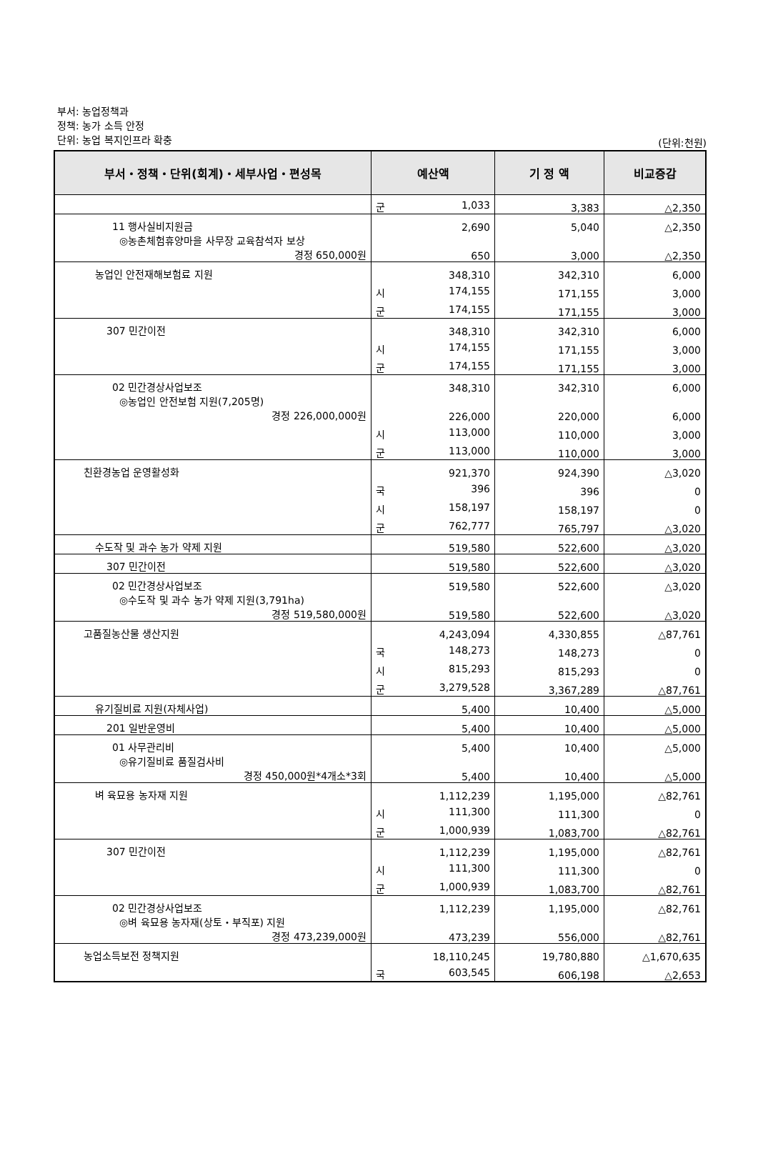부서: 농업정책과
정책: 농가 소득 안정
단위: 농업 복지인프라 확충
(단위:천원)
| 부서・정책・단위(회계)・세부사업・편성목 | 예산액 | 기 정 액 | 비교증감 |
| --- | --- | --- | --- |
| | 군 1,033 | 3,383 | △2,350 |
| 11 행사실비지원금 | 2,690 | 5,040 | △2,350 |
| ◎농촌체험휴양마을 사무장 교육참석자 보상 경정 650,000원 | 650 | 3,000 | △2,350 |
| 농업인 안전재해보험료 지원 | 348,310 | 342,310 | 6,000 |
| | 시 174,155 | 171,155 | 3,000 |
| | 군 174,155 | 171,155 | 3,000 |
| 307 민간이전 | 348,310 | 342,310 | 6,000 |
| | 시 174,155 | 171,155 | 3,000 |
| | 군 174,155 | 171,155 | 3,000 |
| 02 민간경상사업보조 | 348,310 | 342,310 | 6,000 |
| ◎농업인 안전보험 지원(7,205명) 경정 226,000,000원 | 226,000 | 220,000 | 6,000 |
| | 시 113,000 | 110,000 | 3,000 |
| | 군 113,000 | 110,000 | 3,000 |
| 친환경농업 운영활성화 | 921,370 | 924,390 | △3,020 |
| | 국 396 | 396 | 0 |
| | 시 158,197 | 158,197 | 0 |
| | 군 762,777 | 765,797 | △3,020 |
| 수도작 및 과수 농가 약제 지원 | 519,580 | 522,600 | △3,020 |
| 307 민간이전 | 519,580 | 522,600 | △3,020 |
| 02 민간경상사업보조 | 519,580 | 522,600 | △3,020 |
| ◎수도작 및 과수 농가 약제 지원(3,791ha) 경정 519,580,000원 | 519,580 | 522,600 | △3,020 |
| 고품질농산물 생산지원 | 4,243,094 | 4,330,855 | △87,761 |
| | 국 148,273 | 148,273 | 0 |
| | 시 815,293 | 815,293 | 0 |
| | 군 3,279,528 | 3,367,289 | △87,761 |
| 유기질비료 지원(자체사업) | 5,400 | 10,400 | △5,000 |
| 201 일반운영비 | 5,400 | 10,400 | △5,000 |
| 01 사무관리비 | 5,400 | 10,400 | △5,000 |
| ◎유기질비료 품질검사비 경정 450,000원*4개소*3회 | 5,400 | 10,400 | △5,000 |
| 벼 육묘용 농자재 지원 | 1,112,239 | 1,195,000 | △82,761 |
| | 시 111,300 | 111,300 | 0 |
| | 군 1,000,939 | 1,083,700 | △82,761 |
| 307 민간이전 | 1,112,239 | 1,195,000 | △82,761 |
| | 시 111,300 | 111,300 | 0 |
| | 군 1,000,939 | 1,083,700 | △82,761 |
| 02 민간경상사업보조 | 1,112,239 | 1,195,000 | △82,761 |
| ◎벼 육묘용 농자재(상토・부직포) 지원 경정 473,239,000원 | 473,239 | 556,000 | △82,761 |
| 농업소득보전 정책지원 | 18,110,245 | 19,780,880 | △1,670,635 |
| | 국 603,545 | 606,198 | △2,653 |